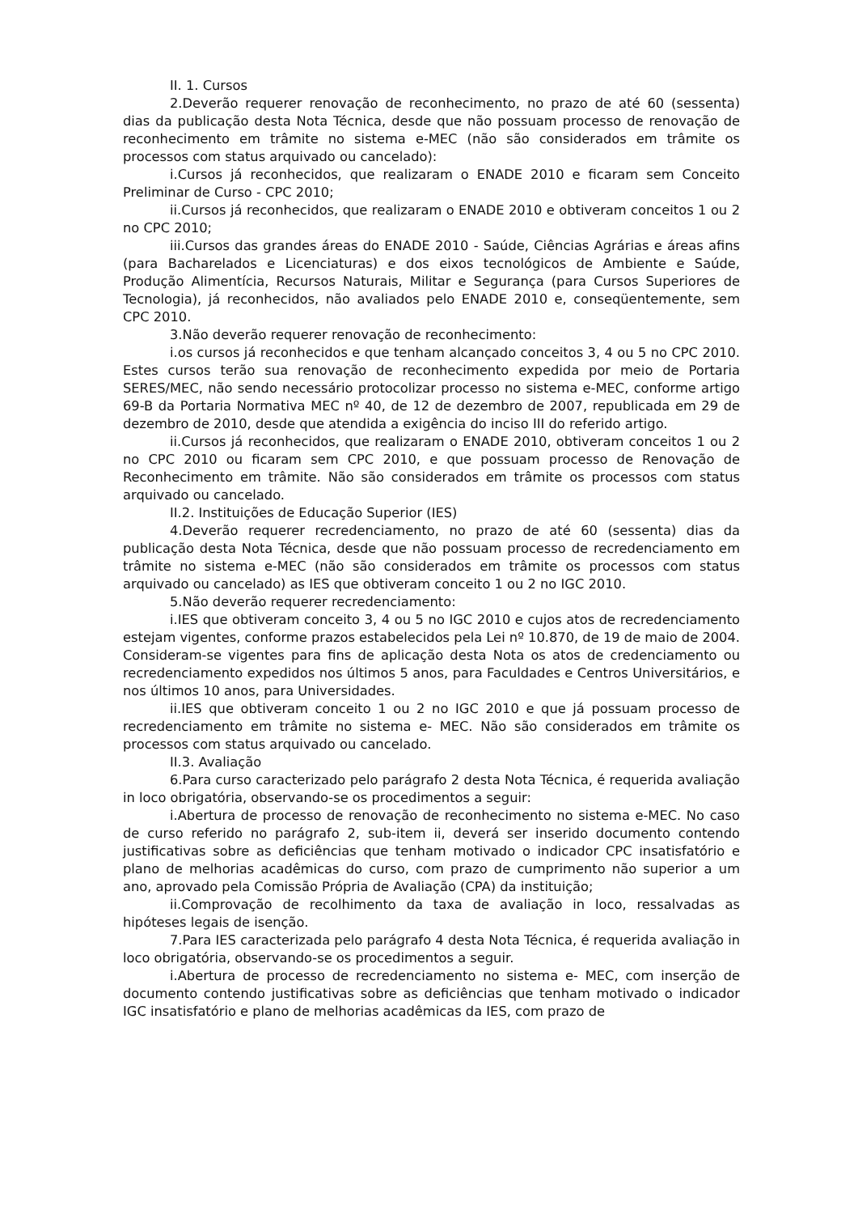II. 1. Cursos
2.Deverão requerer renovação de reconhecimento, no prazo de até 60 (sessenta) dias da publicação desta Nota Técnica, desde que não possuam processo de renovação de reconhecimento em trâmite no sistema e-MEC (não são considerados em trâmite os processos com status arquivado ou cancelado):
i.Cursos já reconhecidos, que realizaram o ENADE 2010 e ficaram sem Conceito Preliminar de Curso - CPC 2010;
ii.Cursos já reconhecidos, que realizaram o ENADE 2010 e obtiveram conceitos 1 ou 2 no CPC 2010;
iii.Cursos das grandes áreas do ENADE 2010 - Saúde, Ciências Agrárias e áreas afins (para Bacharelados e Licenciaturas) e dos eixos tecnológicos de Ambiente e Saúde, Produção Alimentícia, Recursos Naturais, Militar e Segurança (para Cursos Superiores de Tecnologia), já reconhecidos, não avaliados pelo ENADE 2010 e, conseqüentemente, sem CPC 2010.
3.Não deverão requerer renovação de reconhecimento:
i.os cursos já reconhecidos e que tenham alcançado conceitos 3, 4 ou 5 no CPC 2010. Estes cursos terão sua renovação de reconhecimento expedida por meio de Portaria SERES/MEC, não sendo necessário protocolizar processo no sistema e-MEC, conforme artigo 69-B da Portaria Normativa MEC nº 40, de 12 de dezembro de 2007, republicada em 29 de dezembro de 2010, desde que atendida a exigência do inciso III do referido artigo.
ii.Cursos já reconhecidos, que realizaram o ENADE 2010, obtiveram conceitos 1 ou 2 no CPC 2010 ou ficaram sem CPC 2010, e que possuam processo de Renovação de Reconhecimento em trâmite. Não são considerados em trâmite os processos com status arquivado ou cancelado.
II.2. Instituições de Educação Superior (IES)
4.Deverão requerer recredenciamento, no prazo de até 60 (sessenta) dias da publicação desta Nota Técnica, desde que não possuam processo de recredenciamento em trâmite no sistema e-MEC (não são considerados em trâmite os processos com status arquivado ou cancelado) as IES que obtiveram conceito 1 ou 2 no IGC 2010.
5.Não deverão requerer recredenciamento:
i.IES que obtiveram conceito 3, 4 ou 5 no IGC 2010 e cujos atos de recredenciamento estejam vigentes, conforme prazos estabelecidos pela Lei nº 10.870, de 19 de maio de 2004. Consideram-se vigentes para fins de aplicação desta Nota os atos de credenciamento ou recredenciamento expedidos nos últimos 5 anos, para Faculdades e Centros Universitários, e nos últimos 10 anos, para Universidades.
ii.IES que obtiveram conceito 1 ou 2 no IGC 2010 e que já possuam processo de recredenciamento em trâmite no sistema e- MEC. Não são considerados em trâmite os processos com status arquivado ou cancelado.
II.3. Avaliação
6.Para curso caracterizado pelo parágrafo 2 desta Nota Técnica, é requerida avaliação in loco obrigatória, observando-se os procedimentos a seguir:
i.Abertura de processo de renovação de reconhecimento no sistema e-MEC. No caso de curso referido no parágrafo 2, sub-item ii, deverá ser inserido documento contendo justificativas sobre as deficiências que tenham motivado o indicador CPC insatisfatório e plano de melhorias acadêmicas do curso, com prazo de cumprimento não superior a um ano, aprovado pela Comissão Própria de Avaliação (CPA) da instituição;
ii.Comprovação de recolhimento da taxa de avaliação in loco, ressalvadas as hipóteses legais de isenção.
7.Para IES caracterizada pelo parágrafo 4 desta Nota Técnica, é requerida avaliação in loco obrigatória, observando-se os procedimentos a seguir.
i.Abertura de processo de recredenciamento no sistema e- MEC, com inserção de documento contendo justificativas sobre as deficiências que tenham motivado o indicador IGC insatisfatório e plano de melhorias acadêmicas da IES, com prazo de